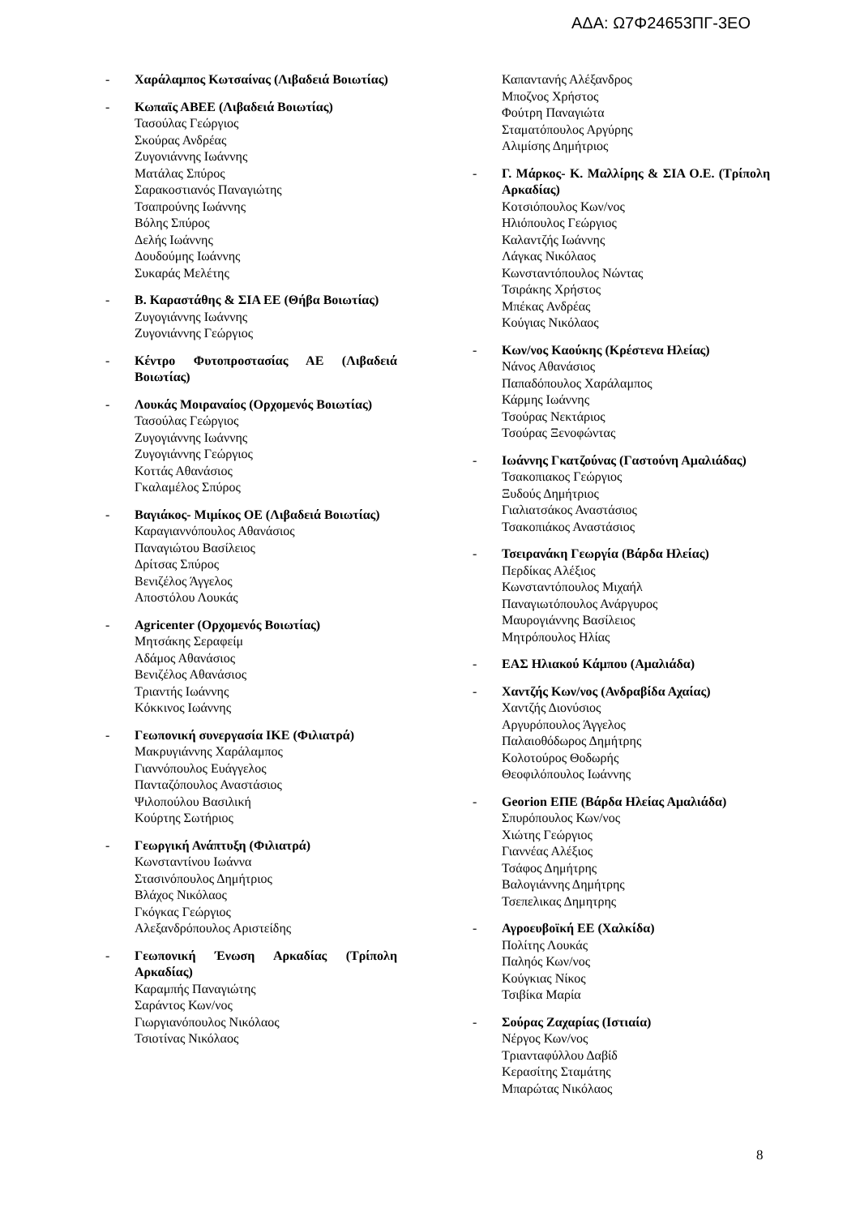ΑΔΑ: Ω7Φ24653ΠΓ-3ΕΟ
- Χαράλαμπος Κωτσαίνας (Λιβαδειά Βοιωτίας)
- Κωπαϊς ΑΒΕΕ (Λιβαδειά Βοιωτίας)
Τασούλας Γεώργιος
Σκούρας Ανδρέας
Ζυγονιάννης Ιωάννης
Ματάλας Σπύρος
Σαρακοστιανός Παναγιώτης
Τσαπρούνης Ιωάννης
Βόλης Σπύρος
Δελής Ιωάννης
Δουδούμης Ιωάννης
Συκαράς Μελέτης
- Β. Καραστάθης & ΣΙΑ ΕΕ (Θήβα Βοιωτίας)
Ζυγογιάννης Ιωάννης
Ζυγονιάννης Γεώργιος
- Κέντρο Φυτοπροστασίας ΑΕ (Λιβαδειά Βοιωτίας)
- Λουκάς Μοιραναίος (Ορχομενός Βοιωτίας)
Τασούλας Γεώργιος
Ζυγογιάννης Ιωάννης
Ζυγογιάννης Γεώργιος
Κοττάς Αθανάσιος
Γκαλαμέλος Σπύρος
- Βαγιάκος- Μιμίκος ΟΕ (Λιβαδειά Βοιωτίας)
Καραγιαννόπουλος Αθανάσιος
Παναγιώτου Βασίλειος
Δρίτσας Σπύρος
Βενιζέλος Άγγελος
Αποστόλου Λουκάς
- Agricenter (Ορχομενός Βοιωτίας)
Μητσάκης Σεραφείμ
Αδάμος Αθανάσιος
Βενιζέλος Αθανάσιος
Τριαντής Ιωάννης
Κόκκινος Ιωάννης
- Γεωπονική συνεργασία ΙΚΕ (Φιλιατρά)
Μακρυγιάννης Χαράλαμπος
Γιαννόπουλος Ευάγγελος
Πανταζόπουλος Αναστάσιος
Ψιλοπούλου Βασιλική
Κούρτης Σωτήριος
- Γεωργική Ανάπτυξη (Φιλιατρά)
Κωνσταντίνου Ιωάννα
Στασινόπουλος Δημήτριος
Βλάχος Νικόλαος
Γκόγκας Γεώργιος
Αλεξανδρόπουλος Αριστείδης
- Γεωπονική Ένωση Αρκαδίας (Τρίπολη Αρκαδίας)
Καραμπής Παναγιώτης
Σαράντος Κων/νος
Γιωργιανόπουλος Νικόλαος
Τσιοτίνας Νικόλαος
Καπαντανής Αλέξανδρος
Μποζνος Χρήστος
Φούτρη Παναγιώτα
Σταματόπουλος Αργύρης
Αλιμίσης Δημήτριος
- Γ. Μάρκος- Κ. Μαλλίρης & ΣΙΑ Ο.Ε. (Τρίπολη Αρκαδίας)
Κοτσιόπουλος Κων/νος
Ηλιόπουλος Γεώργιος
Καλαντζής Ιωάννης
Λάγκας Νικόλαος
Κωνσταντόπουλος Νώντας
Τσιράκης Χρήστος
Μπέκας Ανδρέας
Κούγιας Νικόλαος
- Κων/νος Καούκης (Κρέστενα Ηλείας)
Νάνος Αθανάσιος
Παπαδόπουλος Χαράλαμπος
Κάρμης Ιωάννης
Τσούρας Νεκτάριος
Τσούρας Ξενοφώντας
- Ιωάννης Γκατζούνας (Γαστούνη Αμαλιάδας)
Τσακοπιακος Γεώργιος
Ξυδούς Δημήτριος
Γιαλιατσάκος Αναστάσιος
Τσακοπιάκος Αναστάσιος
- Τσειρανάκη Γεωργία (Βάρδα Ηλείας)
Περδίκας Αλέξιος
Κωνσταντόπουλος Μιχαήλ
Παναγιωτόπουλος Ανάργυρος
Μαυρογιάννης Βασίλειος
Μητρόπουλος Ηλίας
- ΕΑΣ Ηλιακού Κάμπου (Αμαλιάδα)
- Χαντζής Κων/νος (Ανδραβίδα Αχαίας)
Χαντζής Διονύσιος
Αργυρόπουλος Άγγελος
Παλαιοθόδωρος Δημήτρης
Κολοτούρος Θοδωρής
Θεοφιλόπουλος Ιωάννης
- Georion ΕΠΕ (Βάρδα Ηλείας Αμαλιάδα)
Σπυρόπουλος Κων/νος
Χιώτης Γεώργιος
Γιαννέας Αλέξιος
Τσάφος Δημήτρης
Βαλογιάννης Δημήτρης
Τσεπελικας Δημητρης
- Αγροευβοϊκή ΕΕ (Χαλκίδα)
Πολίτης Λουκάς
Παληός Κων/νος
Κούγκιας Νίκος
Τσιβίκα Μαρία
- Σούρας Ζαχαρίας (Ιστιαία)
Νέργος Κων/νος
Τριανταφύλλου Δαβίδ
Κερασίτης Σταμάτης
Μπαρώτας Νικόλαος
8